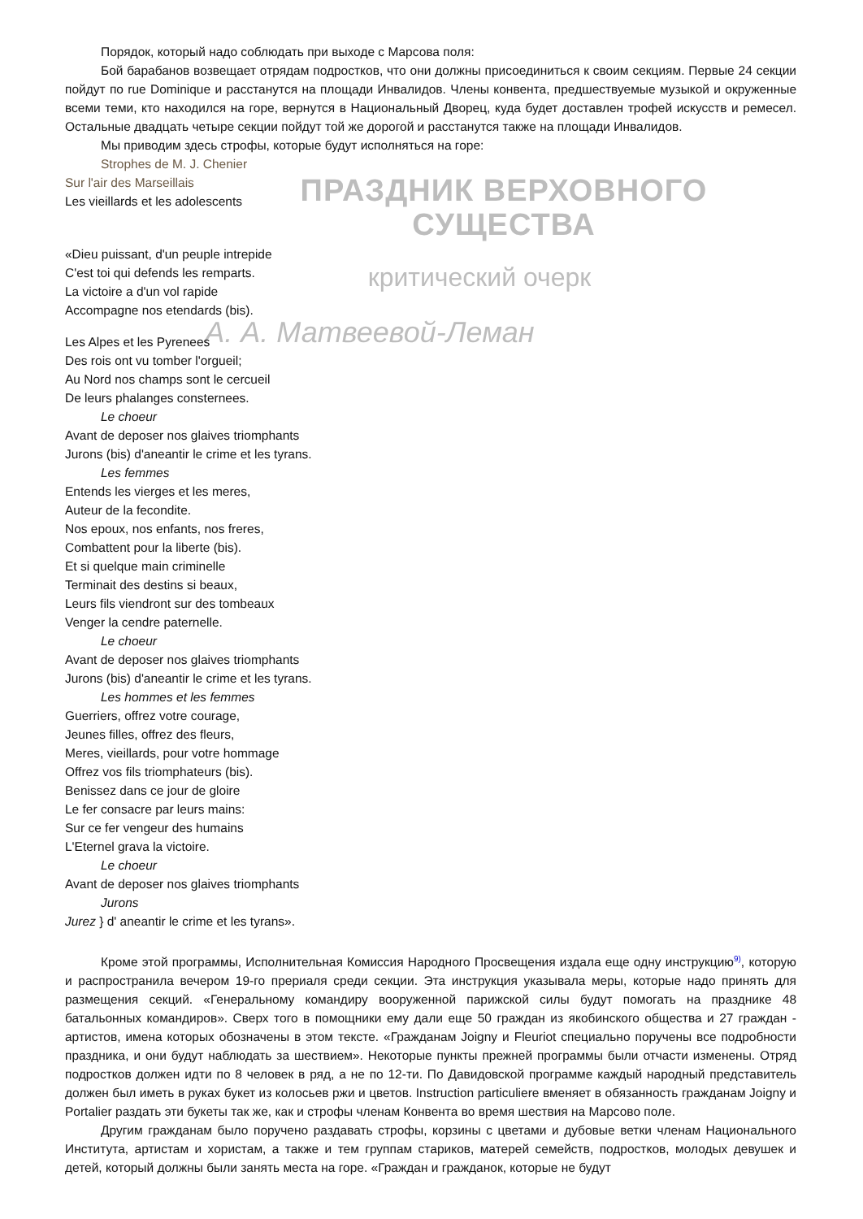Порядок, который надо соблюдать при выходе с Марсова поля:
Бой барабанов возвещает отрядам подростков, что они должны присоединиться к своим секциям. Первые 24 секции пойдут по rue Dominique и расстанутся на площади Инвалидов. Члены конвента, предшествуемые музыкой и окруженные всеми теми, кто находился на горе, вернутся в Национальный Дворец, куда будет доставлен трофей искусств и ремесел. Остальные двадцать четыре секции пойдут той же дорогой и расстанутся также на площади Инвалидов.
Мы приводим здесь строфы, которые будут исполняться на горе:
Strophes de M. J. Chenier
Sur l'air des Marseillais
Les vieillards et les adolescents
ПРАЗДНИК ВЕРХОВНОГО СУЩЕСТВА
«Dieu puissant, d'un peuple intrepide
C'est toi qui defends les remparts.
La victoire a d'un vol rapide
Accompagne nos etendards (bis).
критический очерк
А. А. Матвеевой-Леман
Les Alpes et les Pyrenees
Des rois ont vu tomber l'orgueil;
Au Nord nos champs sont le cercueil
De leurs phalanges consternees.
Le choeur
Avant de deposer nos glaives triomphants
Jurons (bis) d'aneantir le crime et les tyrans.
Les femmes
Entends les vierges et les meres,
Auteur de la fecondite.
Nos epoux, nos enfants, nos freres,
Combattent pour la liberte (bis).
Et si quelque main criminelle
Terminait des destins si beaux,
Leurs fils viendront sur des tombeaux
Venger la cendre paternelle.
Le choeur
Avant de deposer nos glaives triomphants
Jurons (bis) d'aneantir le crime et les tyrans.
Les hommes et les femmes
Guerriers, offrez votre courage,
Jeunes filles, offrez des fleurs,
Meres, vieillards, pour votre hommage
Offrez vos fils triomphateurs (bis).
Benissez dans ce jour de gloire
Le fer consacre par leurs mains:
Sur ce fer vengeur des humains
L'Eternel grava la victoire.
Le choeur
Avant de deposer nos glaives triomphants
Jurons
Jurez } d' aneantir le crime et les tyrans».
Кроме этой программы, Исполнительная Комиссия Народного Просвещения издала еще одну инструкцию<sup>9)</sup>, которую и распространила вечером 19-го прериаля среди секции. Эта инструкция указывала меры, которые надо принять для размещения секций. «Генеральному командиру вооруженной парижской силы будут помогать на празднике 48 батальонных командиров». Сверх того в помощники ему дали еще 50 граждан из якобинского общества и 27 граждан - артистов, имена которых обозначены в этом тексте. «Гражданам Joigny и Fleuriot специально поручены все подробности праздника, и они будут наблюдать за шествием». Некоторые пункты прежней программы были отчасти изменены. Отряд подростков должен идти по 8 человек в ряд, а не по 12-ти. По Давидовской программе каждый народный представитель должен был иметь в руках букет из колосьев ржи и цветов. Instruction particuliere вменяет в обязанность гражданам Joigny и Portalier раздать эти букеты так же, как и строфы членам Конвента во время шествия на Марсово поле.
Другим гражданам было поручено раздавать строфы, корзины с цветами и дубовые ветки членам Национального Института, артистам и хористам, а также и тем группам стариков, матерей семейств, подростков, молодых девушек и детей, который должны были занять места на горе. «Граждан и гражданок, которые не будут